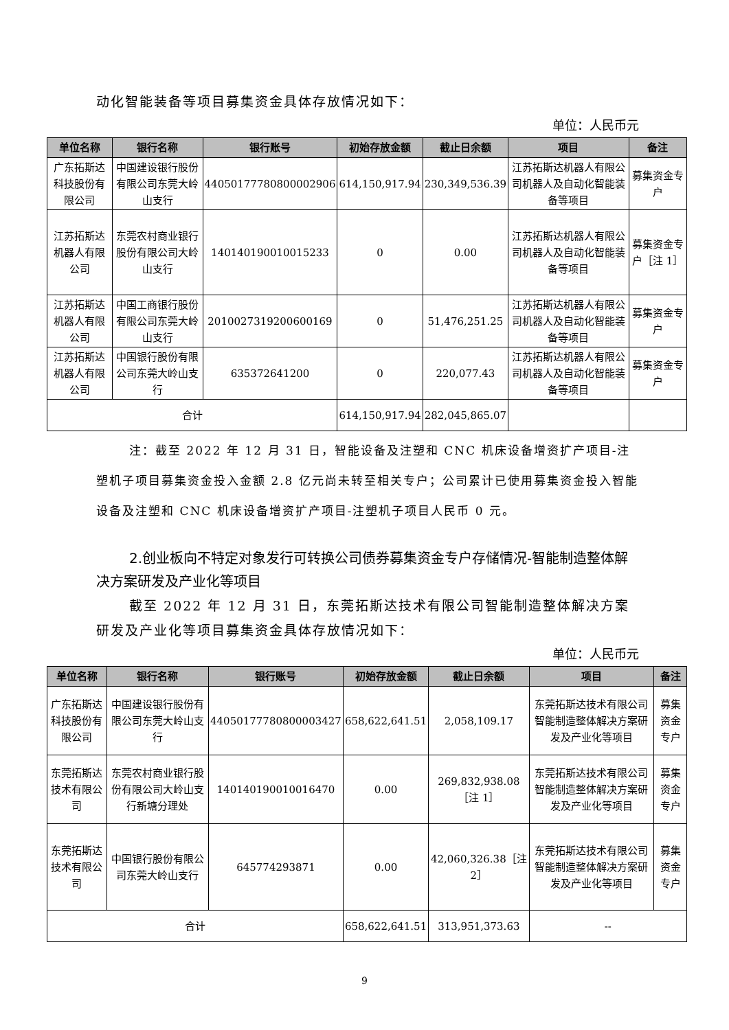动化智能装备等项目募集资金具体存放情况如下：
单位：人民币元
| 单位名称 | 银行名称 | 银行账号 | 初始存放金额 | 截止日余额 | 项目 | 备注 |
| --- | --- | --- | --- | --- | --- | --- |
| 广东拓斯达科技股份有限公司 | 中国建设银行股份有限公司东莞大岭山支行 | 44050177780800002906 | 614,150,917.94 | 230,349,536.39 | 江苏拓斯达机器人有限公司机器人及自动化智能装备等项目 | 募集资金专户 |
| 江苏拓斯达机器人有限公司 | 东莞农村商业银行股份有限公司大岭山支行 | 140140190010015233 | 0 | 0.00 | 江苏拓斯达机器人有限公司机器人及自动化智能装备等项目 | 募集资金专户［注 1］ |
| 江苏拓斯达机器人有限公司 | 中国工商银行股份有限公司东莞大岭山支行 | 2010027319200600169 | 0 | 51,476,251.25 | 江苏拓斯达机器人有限公司机器人及自动化智能装备等项目 | 募集资金专户 |
| 江苏拓斯达机器人有限公司 | 中国银行股份有限公司东莞大岭山支行 | 635372641200 | 0 | 220,077.43 | 江苏拓斯达机器人有限公司机器人及自动化智能装备等项目 | 募集资金专户 |
| 合计 | | | 614,150,917.94 | 282,045,865.07 | | |
注：截至 2022 年 12 月 31 日，智能设备及注塑和 CNC 机床设备增资扩产项目-注塑机子项目募集资金投入金额 2.8 亿元尚未转至相关专户；公司累计已使用募集资金投入智能设备及注塑和 CNC 机床设备增资扩产项目-注塑机子项目人民币 0 元。
2.创业板向不特定对象发行可转换公司债券募集资金专户存储情况-智能制造整体解决方案研发及产业化等项目
截至 2022 年 12 月 31 日，东莞拓斯达技术有限公司智能制造整体解决方案研发及产业化等项目募集资金具体存放情况如下：
单位：人民币元
| 单位名称 | 银行名称 | 银行账号 | 初始存放金额 | 截止日余额 | 项目 | 备注 |
| --- | --- | --- | --- | --- | --- | --- |
| 广东拓斯达科技股份有限公司 | 中国建设银行股份有限公司东莞大岭山支行 | 44050177780800003427 | 658,622,641.51 | 2,058,109.17 | 东莞拓斯达技术有限公司智能制造整体解决方案研发及产业化等项目 | 募集资金专户 |
| 东莞拓斯达技术有限公司 | 东莞农村商业银行股份有限公司大岭山支行新塘分理处 | 140140190010016470 | 0.00 | 269,832,938.08［注 1］ | 东莞拓斯达技术有限公司智能制造整体解决方案研发及产业化等项目 | 募集资金专户 |
| 东莞拓斯达技术有限公司 | 中国银行股份有限公司东莞大岭山支行 | 645774293871 | 0.00 | 42,060,326.38［注 2］ | 东莞拓斯达技术有限公司智能制造整体解决方案研发及产业化等项目 | 募集资金专户 |
| 合计 | | | 658,622,641.51 | 313,951,373.63 | -- | |
9